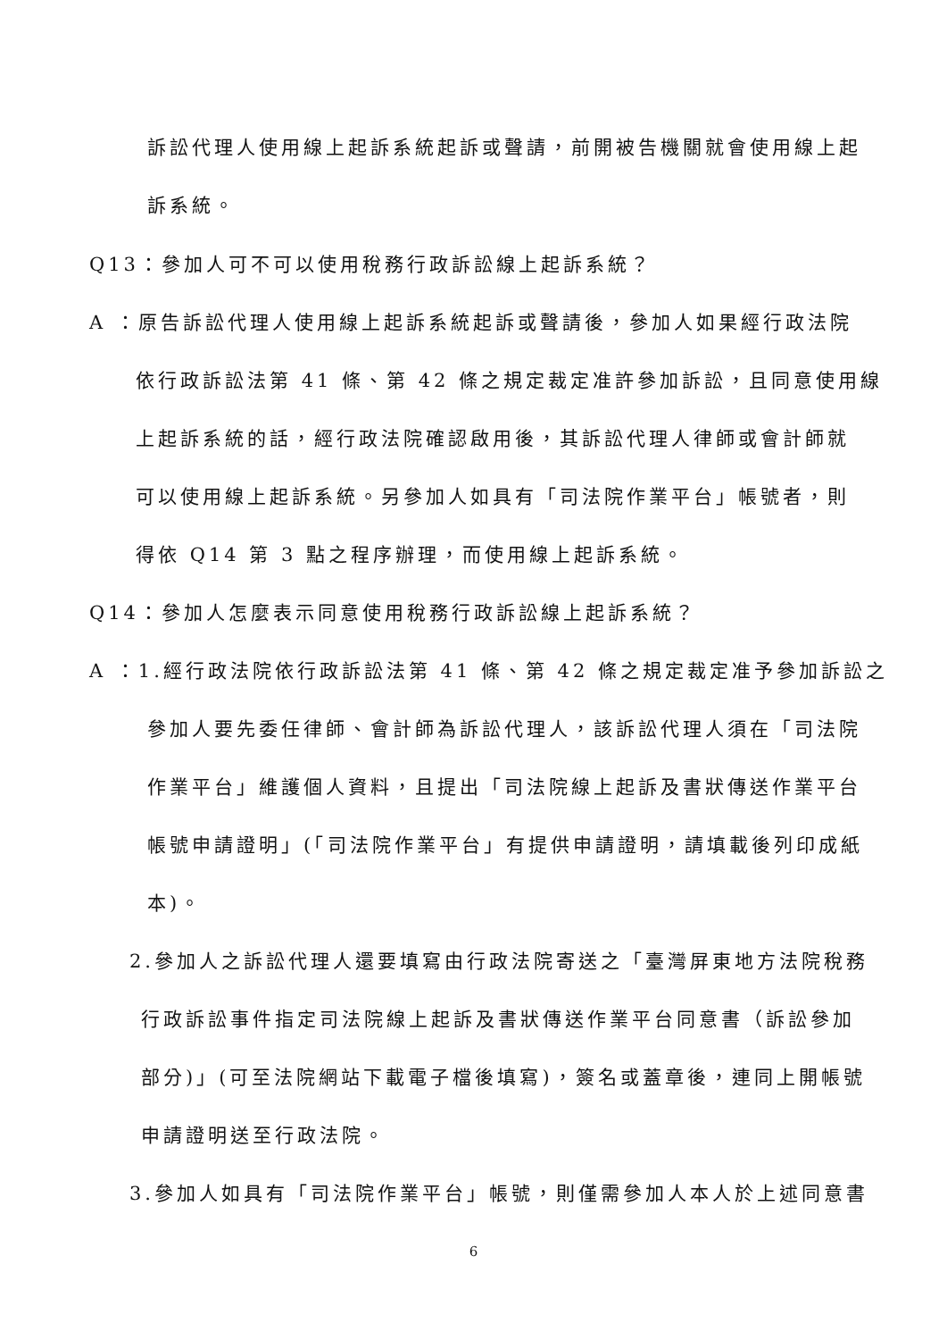訴訟代理人使用線上起訴系統起訴或聲請，前開被告機關就會使用線上起
訴系統。
Q13：參加人可不可以使用稅務行政訴訟線上起訴系統？
A ：原告訴訟代理人使用線上起訴系統起訴或聲請後，參加人如果經行政法院
依行政訴訟法第 41 條、第 42 條之規定裁定准許參加訴訟，且同意使用線
上起訴系統的話，經行政法院確認啟用後，其訴訟代理人律師或會計師就
可以使用線上起訴系統。另參加人如具有「司法院作業平台」帳號者，則
得依 Q14 第 3 點之程序辦理，而使用線上起訴系統。
Q14：參加人怎麼表示同意使用稅務行政訴訟線上起訴系統？
A ：1.經行政法院依行政訴訟法第 41 條、第 42 條之規定裁定准予參加訴訟之
參加人要先委任律師、會計師為訴訟代理人，該訴訟代理人須在「司法院
作業平台」維護個人資料，且提出「司法院線上起訴及書狀傳送作業平台
帳號申請證明」(「司法院作業平台」有提供申請證明，請填載後列印成紙
本)。
2.參加人之訴訟代理人還要填寫由行政法院寄送之「臺灣屏東地方法院稅務
行政訴訟事件指定司法院線上起訴及書狀傳送作業平台同意書（訴訟參加
部分)」(可至法院網站下載電子檔後填寫)，簽名或蓋章後，連同上開帳號
申請證明送至行政法院。
3.參加人如具有「司法院作業平台」帳號，則僅需參加人本人於上述同意書
6